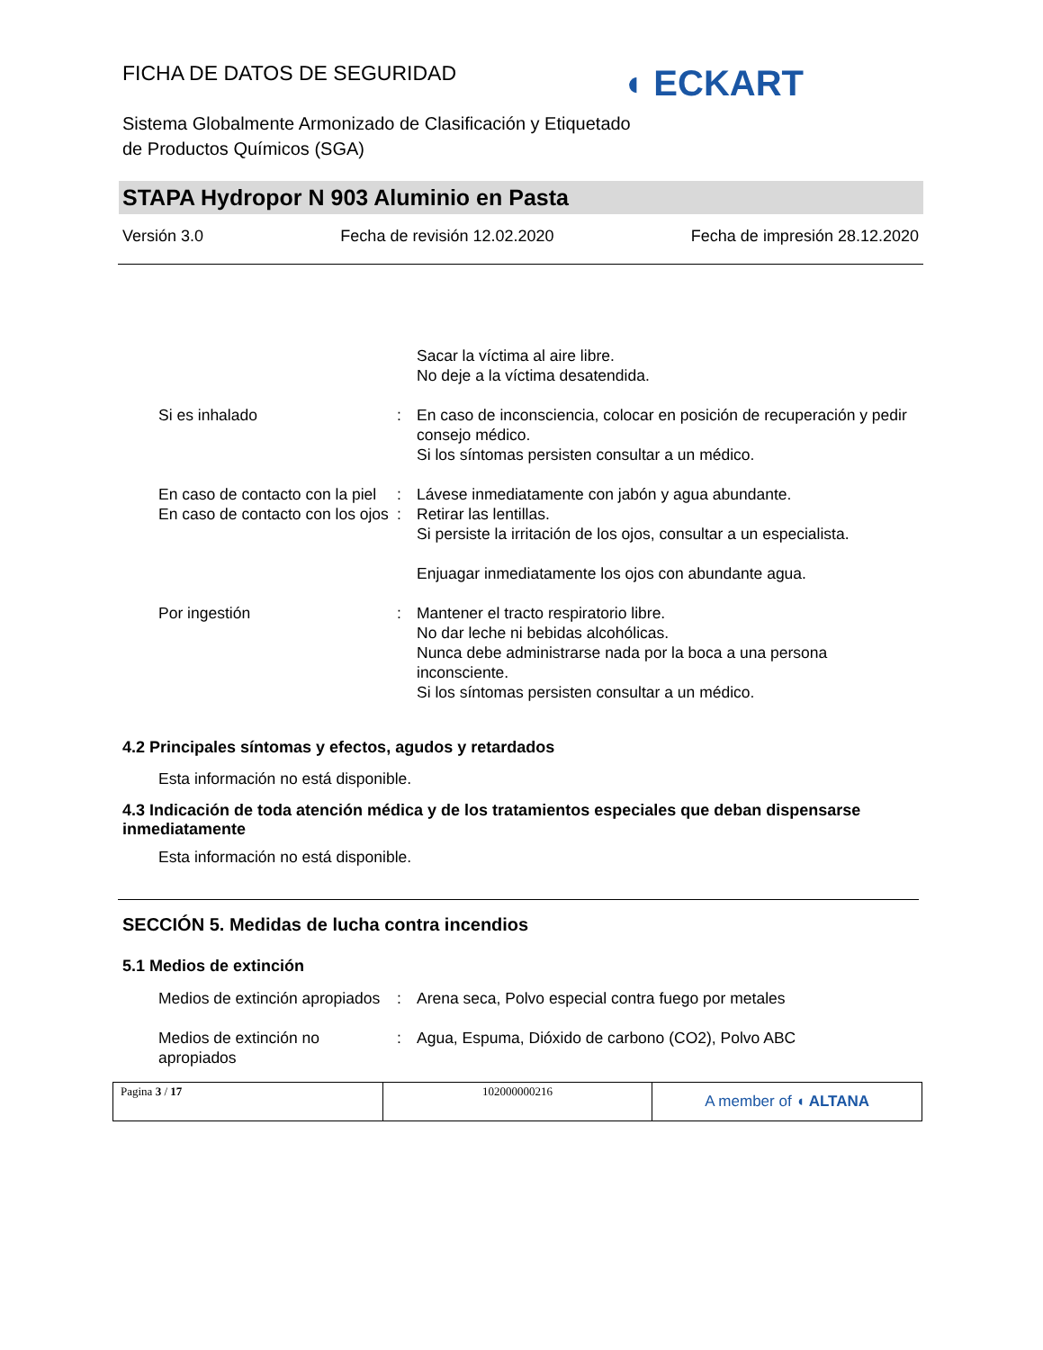FICHA DE DATOS DE SEGURIDAD
◖ ECKART
Sistema Globalmente Armonizado de Clasificación y Etiquetado
de Productos Químicos (SGA)
STAPA Hydropor N 903 Aluminio en Pasta
Versión 3.0 Fecha de revisión 12.02.2020 Fecha de impresión 28.12.2020
| | | Sacar la víctima al aire libre. No deje a la víctima desatendida. |
| Si es inhalado | : | En caso de inconsciencia, colocar en posición de recuperación y pedir consejo médico. Si los síntomas persisten consultar a un médico. |
| En caso de contacto con la piel | : | Lávese inmediatamente con jabón y agua abundante. |
| En caso de contacto con los ojos | : | Retirar las lentillas. Si persiste la irritación de los ojos, consultar a un especialista. Enjuagar inmediatamente los ojos con abundante agua. |
| Por ingestión | : | Mantener el tracto respiratorio libre. No dar leche ni bebidas alcohólicas. Nunca debe administrarse nada por la boca a una persona inconsciente. Si los síntomas persisten consultar a un médico. |
4.2 Principales síntomas y efectos, agudos y retardados
Esta información no está disponible.
4.3 Indicación de toda atención médica y de los tratamientos especiales que deban dispensarse inmediatamente
Esta información no está disponible.
SECCIÓN 5. Medidas de lucha contra incendios
5.1 Medios de extinción
| Medios de extinción apropiados | : | Arena seca, Polvo especial contra fuego por metales |
| Medios de extinción no apropiados | : | Agua, Espuma, Dióxido de carbono (CO2), Polvo ABC |
| Pagina 3 / 17 | 102000000216 | A member of ◖ ALTANA |